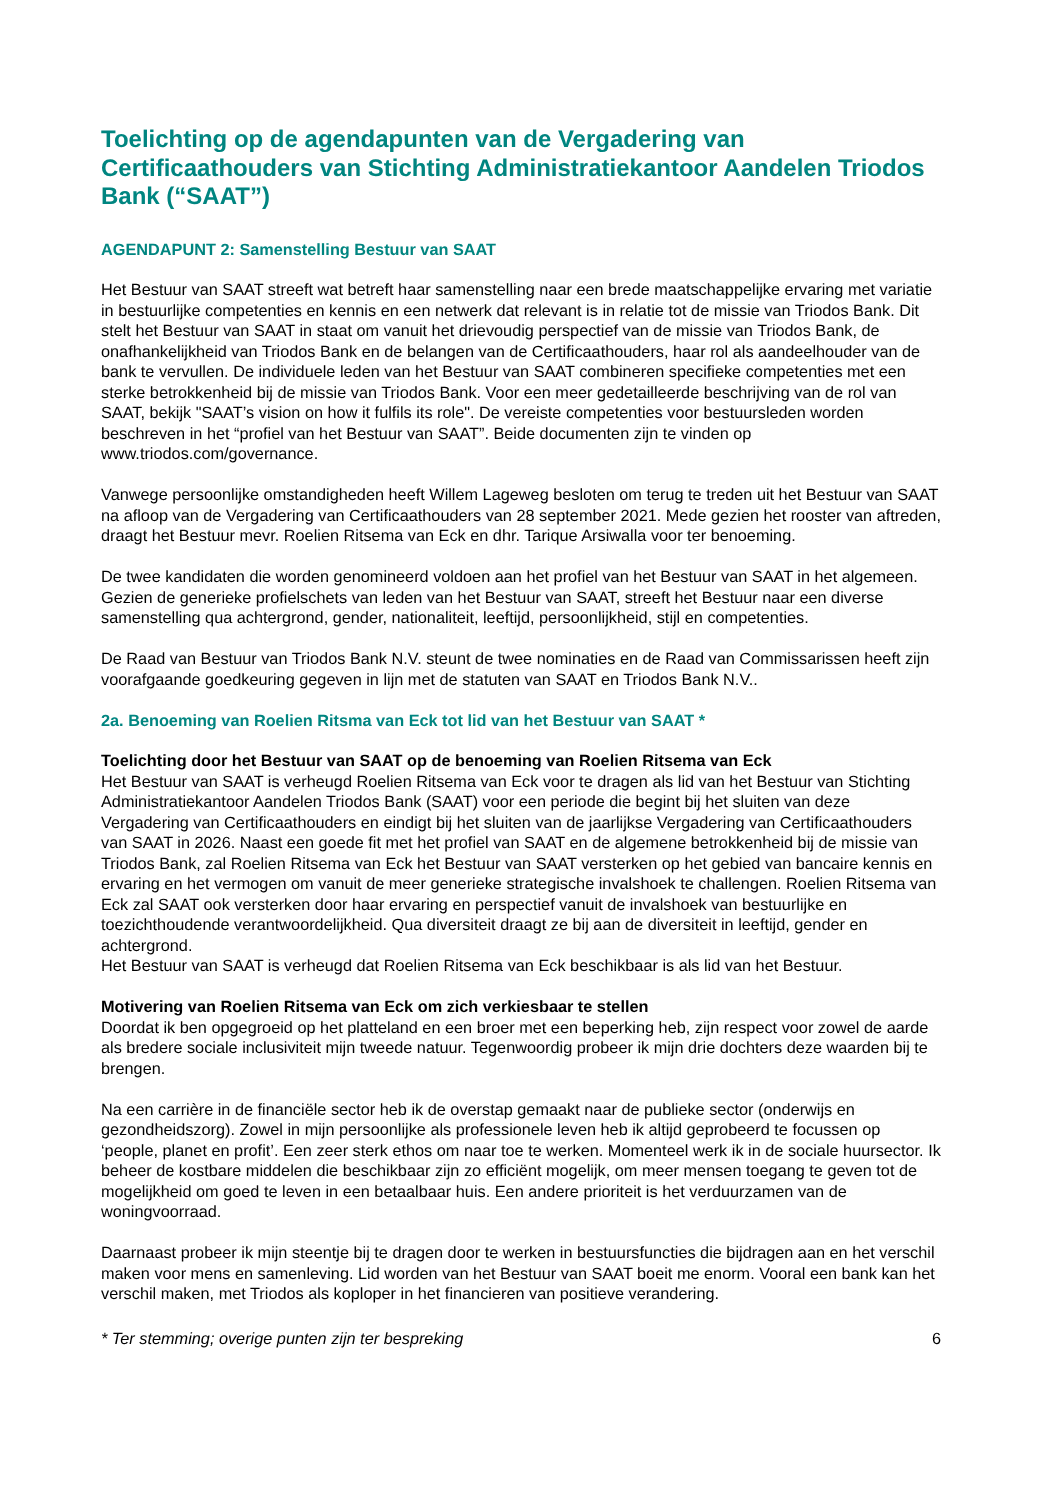Toelichting op de agendapunten van de Vergadering van Certificaathouders van Stichting Administratiekantoor Aandelen Triodos Bank (“SAAT”)
AGENDAPUNT 2: Samenstelling Bestuur van SAAT
Het Bestuur van SAAT streeft wat betreft haar samenstelling naar een brede maatschappelijke ervaring met variatie in bestuurlijke competenties en kennis en een netwerk dat relevant is in relatie tot de missie van Triodos Bank. Dit stelt het Bestuur van SAAT in staat om vanuit het drievoudig perspectief van de missie van Triodos Bank, de onafhankelijkheid van Triodos Bank en de belangen van de Certificaathouders, haar rol als aandeelhouder van de bank te vervullen. De individuele leden van het Bestuur van SAAT combineren specifieke competenties met een sterke betrokkenheid bij de missie van Triodos Bank. Voor een meer gedetailleerde beschrijving van de rol van SAAT, bekijk "SAAT’s vision on how it fulfils its role". De vereiste competenties voor bestuursleden worden beschreven in het “profiel van het Bestuur van SAAT”. Beide documenten zijn te vinden op www.triodos.com/governance.
Vanwege persoonlijke omstandigheden heeft Willem Lageweg besloten om terug te treden uit het Bestuur van SAAT na afloop van de Vergadering van Certificaathouders van 28 september 2021. Mede gezien het rooster van aftreden, draagt het Bestuur mevr. Roelien Ritsema van Eck en dhr. Tarique Arsiwalla voor ter benoeming.
De twee kandidaten die worden genomineerd voldoen aan het profiel van het Bestuur van SAAT in het algemeen. Gezien de generieke profielschets van leden van het Bestuur van SAAT, streeft het Bestuur naar een diverse samenstelling qua achtergrond, gender, nationaliteit, leeftijd, persoonlijkheid, stijl en competenties.
De Raad van Bestuur van Triodos Bank N.V. steunt de twee nominaties en de Raad van Commissarissen heeft zijn voorafgaande goedkeuring gegeven in lijn met de statuten van SAAT en Triodos Bank N.V..
2a. Benoeming van Roelien Ritsma van Eck tot lid van het Bestuur van SAAT *
Toelichting door het Bestuur van SAAT op de benoeming van Roelien Ritsema van Eck
Het Bestuur van SAAT is verheugd Roelien Ritsema van Eck voor te dragen als lid van het Bestuur van Stichting Administratiekantoor Aandelen Triodos Bank (SAAT) voor een periode die begint bij het sluiten van deze Vergadering van Certificaathouders en eindigt bij het sluiten van de jaarlijkse Vergadering van Certificaathouders van SAAT in 2026. Naast een goede fit met het profiel van SAAT en de algemene betrokkenheid bij de missie van Triodos Bank, zal Roelien Ritsema van Eck het Bestuur van SAAT versterken op het gebied van bancaire kennis en ervaring en het vermogen om vanuit de meer generieke strategische invalshoek te challengen. Roelien Ritsema van Eck zal SAAT ook versterken door haar ervaring en perspectief vanuit de invalshoek van bestuurlijke en toezichthoudende verantwoordelijkheid. Qua diversiteit draagt ze bij aan de diversiteit in leeftijd, gender en achtergrond.
Het Bestuur van SAAT is verheugd dat Roelien Ritsema van Eck beschikbaar is als lid van het Bestuur.
Motivering van Roelien Ritsema van Eck om zich verkiesbaar te stellen
Doordat ik ben opgegroeid op het platteland en een broer met een beperking heb, zijn respect voor zowel de aarde als bredere sociale inclusiviteit mijn tweede natuur. Tegenwoordig probeer ik mijn drie dochters deze waarden bij te brengen.
Na een carrière in de financiële sector heb ik de overstap gemaakt naar de publieke sector (onderwijs en gezondheidszorg). Zowel in mijn persoonlijke als professionele leven heb ik altijd geprobeerd te focussen op ‘people, planet en profit’. Een zeer sterk ethos om naar toe te werken. Momenteel werk ik in de sociale huursector. Ik beheer de kostbare middelen die beschikbaar zijn zo efficiënt mogelijk, om meer mensen toegang te geven tot de mogelijkheid om goed te leven in een betaalbaar huis. Een andere prioriteit is het verduurzamen van de woningvoorraad.
Daarnaast probeer ik mijn steentje bij te dragen door te werken in bestuursfuncties die bijdragen aan en het verschil maken voor mens en samenleving. Lid worden van het Bestuur van SAAT boeit me enorm. Vooral een bank kan het verschil maken, met Triodos als koploper in het financieren van positieve verandering.
* Ter stemming; overige punten zijn ter bespreking 6